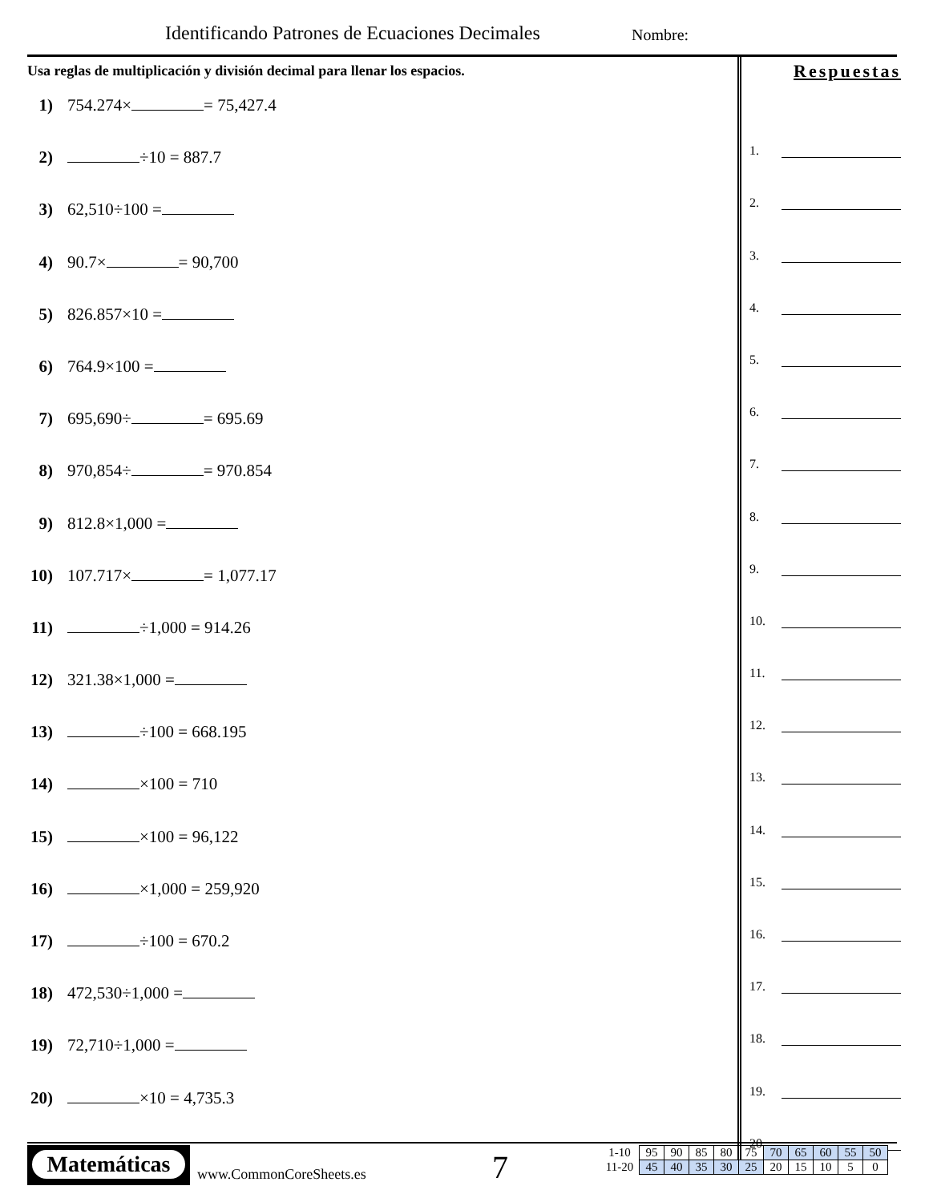Identificando Patrones de Ecuaciones Decimales
Nombre:
Usa reglas de multiplicación y división decimal para llenar los espacios.
1) 754.274× = 75,427.4
2) ÷10 = 887.7
3) 62,510÷100 =
4) 90.7× = 90,700
5) 826.857×10 =
6) 764.9×100 =
7) 695,690÷ = 695.69
8) 970,854÷ = 970.854
9) 812.8×1,000 =
10) 107.717× = 1,077.17
11) ÷1,000 = 914.26
12) 321.38×1,000 =
13) ÷100 = 668.195
14) ×100 = 710
15) ×100 = 96,122
16) ×1,000 = 259,920
17) ÷100 = 670.2
18) 472,530÷1,000 =
19) 72,710÷1,000 =
20) ×10 = 4,735.3
Respuestas
1.
2.
3.
4.
5.
6.
7.
8.
9.
10.
11.
12.
13.
14.
15.
16.
17.
18.
19.
20.
Matemáticas
www.CommonCoreSheets.es 7
| 1-10 | 95 | 90 | 85 | 80 | 75 | 70 | 65 | 60 | 55 | 50 |
| 11-20 | 45 | 40 | 35 | 30 | 25 | 20 | 15 | 10 | 5 | 0 |